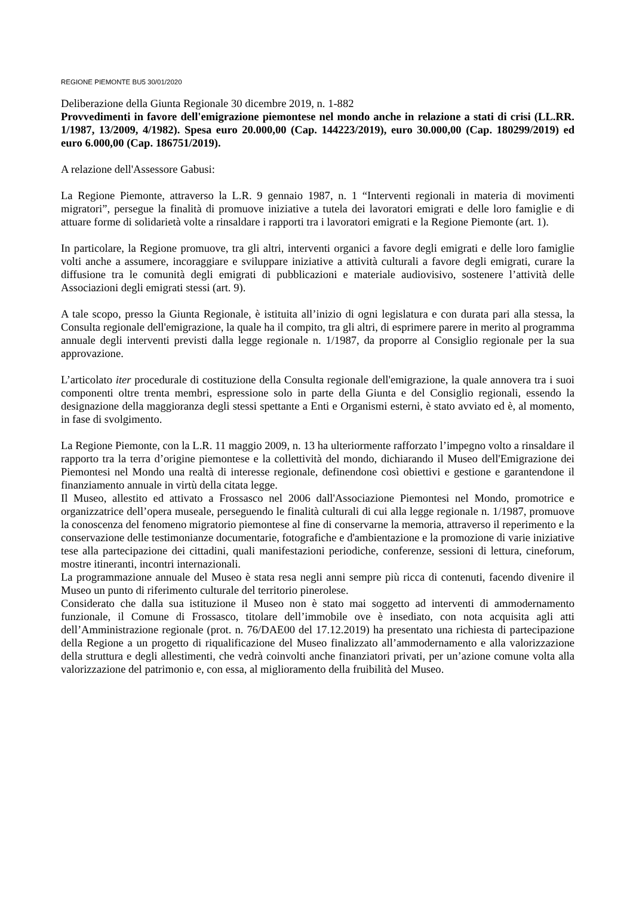REGIONE PIEMONTE BU5 30/01/2020
Deliberazione della Giunta Regionale 30 dicembre 2019, n. 1-882
Provvedimenti in favore dell'emigrazione piemontese nel mondo anche in relazione a stati di crisi (LL.RR. 1/1987, 13/2009, 4/1982). Spesa euro 20.000,00 (Cap. 144223/2019), euro 30.000,00 (Cap. 180299/2019) ed euro 6.000,00 (Cap. 186751/2019).
A relazione dell'Assessore Gabusi:
La Regione Piemonte, attraverso la L.R. 9 gennaio 1987, n. 1 “Interventi regionali in materia di movimenti migratori”, persegue la finalità di promuove iniziative a tutela dei lavoratori emigrati e delle loro famiglie e di attuare forme di solidarietà volte a rinsaldare i rapporti tra i lavoratori emigrati e la Regione Piemonte (art. 1).
In particolare, la Regione promuove, tra gli altri, interventi organici a favore degli emigrati e delle loro famiglie volti anche a assumere, incoraggiare e sviluppare iniziative a attività culturali a favore degli emigrati, curare la diffusione tra le comunità degli emigrati di pubblicazioni e materiale audiovisivo, sostenere l’attività delle Associazioni degli emigrati stessi (art. 9).
A tale scopo, presso la Giunta Regionale, è istituita all’inizio di ogni legislatura e con durata pari alla stessa, la Consulta regionale dell'emigrazione, la quale ha il compito, tra gli altri, di esprimere parere in merito al programma annuale degli interventi previsti dalla legge regionale n. 1/1987, da proporre al Consiglio regionale per la sua approvazione.
L’articolato iter procedurale di costituzione della Consulta regionale dell'emigrazione, la quale annovera tra i suoi componenti oltre trenta membri, espressione solo in parte della Giunta e del Consiglio regionali, essendo la designazione della maggioranza degli stessi spettante a Enti e Organismi esterni, è stato avviato ed è, al momento, in fase di svolgimento.
La Regione Piemonte, con la L.R. 11 maggio 2009, n. 13 ha ulteriormente rafforzato l’impegno volto a rinsaldare il rapporto tra la terra d’origine piemontese e la collettività del mondo, dichiarando il Museo dell'Emigrazione dei Piemontesi nel Mondo una realtà di interesse regionale, definendone così obiettivi e gestione e garantendone il finanziamento annuale in virtù della citata legge.
Il Museo, allestito ed attivato a Frossasco nel 2006 dall'Associazione Piemontesi nel Mondo, promotrice e organizzatrice dell’opera museale, perseguendo le finalità culturali di cui alla legge regionale n. 1/1987, promuove la conoscenza del fenomeno migratorio piemontese al fine di conservarne la memoria, attraverso il reperimento e la conservazione delle testimonianze documentarie, fotografiche e d'ambientazione e la promozione di varie iniziative tese alla partecipazione dei cittadini, quali manifestazioni periodiche, conferenze, sessioni di lettura, cineforum, mostre itineranti, incontri internazionali.
La programmazione annuale del Museo è stata resa negli anni sempre più ricca di contenuti, facendo divenire il Museo un punto di riferimento culturale del territorio pinerolese.
Considerato che dalla sua istituzione il Museo non è stato mai soggetto ad interventi di ammodernamento funzionale, il Comune di Frossasco, titolare dell’immobile ove è insediato, con nota acquisita agli atti dell’Amministrazione regionale (prot. n. 76/DAE00 del 17.12.2019) ha presentato una richiesta di partecipazione della Regione a un progetto di riqualificazione del Museo finalizzato all’ammodernamento e alla valorizzazione della struttura e degli allestimenti, che vedrà coinvolti anche finanziatori privati, per un’azione comune volta alla valorizzazione del patrimonio e, con essa, al miglioramento della fruibilità del Museo.